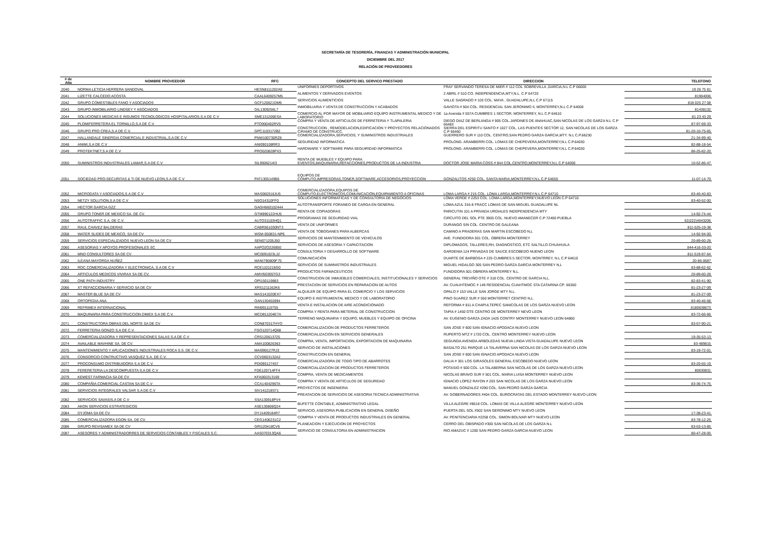SECRETARÍA DE TESORERÍA, FINANZAS Y ADMINISTRACIÓN MUNICIPAL
DICIEMBRE DEL 2017
RELACIÓN DE PROVEEDORES
| # de Alta | NOMBRE PROVEEDOR | RFC | CONCEPTO DEL SERVICO PRESTADO | DIRECCION | TELEFONO |
| --- | --- | --- | --- | --- | --- |
| 2040 | NORMA LETICIA HERRERA SANDOVAL | HESN8111202A0 | UNIFORMES DEPORTIVOS | FRAY SERVANDO TERESA DE MIER # 112 COL SOBREVILLA ,GARCIA,N.L C.P 66000 | 19 26 75 81 |
| 2041 | LIZETTE CALCEDO ACOSTA | CAAL6409257M5 | ALIMENTOS Y DERIVADOS EVENTOS | 2 ABRIL # 510 CO. INDEPENDENCIA,MTY,N.L. C.P 64720 | 81904006 |
| 2042 | GRUPO COMESTIBLES FANO Y ASOCIADOS | GCF120621DM9 | SERVICIOS ALIMENTICIOS | VALLE SAGRADO # 103 COL. MAYA , GUADALUPE,N.L C.P 67115 | 818 025 27 08 |
| 2043 | GRUPO INMOBILIARIO LINDSEY Y ASOCIADOS | GIL1309256L7 | INMOBILIARIA Y VENTA DE CONSTRUCCION Y ACABADOS | GAVIOTA # 504 COL. RESIDENCIAL SAN JERONIMO II, MONTERREY,N.L C.P 64008 | 81438132 |
| 2044 | SOLUCIONES MEDICAS E INSUMOS TECNOLOGICOS HOSPITALARIOS,S.A DE C.V | SME131206ESA | COMERCIO AL POR MAYOR DE MOBILIARIO EQUIPO INSTRUMENTAL MEDICO Y DE LABORATORIO | 1a Avenida # 557A CUMBRES 1 SECTOR, MONTERREY, N.L C.P 64610 | 81 23 43 29 |
| 2045 | PLOMIFERRETERA EL TORNILLO,S.A DE C.V | PTO900402RV5 | COMPRA Y VENTA DE ARTICULOS DE FERRETERIA Y TLAPALERIA | DIEGO DIAZ DE BERLANGA # 905 COL.JARDINES DE ANAHUAC,SAN NICOLAS DE LOS GARZA N.L C.P 66483 | 87-97-69-33 |
| 2046 | GRUPO PRO CREA,S.A DE C.V. | GPC1103172B2 | CONSTRUCCION , REMODELACION,EDIFICACION Y PROYECTOS RELACIONADOS C/RAMO DE CONSTRUCC. | SIERRA DEL ESPIRITU SANTO # 1027 COL. LAS PUENTES SECTOR 12, SAN NICOLAS DE LOS GARZA C.P 66460 | 81-20-10-75-65 |
| 2047 | HALLANDALE SINERGIA COMERCIAL E INDUSTRIAL,S.A DE C.V | PNW100730RZ8 | COMERCIALIZADORA,SERVICIOS, Y SUMINISTROS INDUSTRIALES | GUERRERO SUR # 110 COL. CENTRO,SAN PEDRO GARZA GARCIA,MTY. N.L C.P.66230 | 21-34-99-40 |
| 2048 | ANIMI,S.A DE C.V | ANI090108RR3 | SEGURIDAD INFORMATICA | PROLONG. ARAMBERRI COL. LOMAS DE CHEPEVERA,MONTERREY,N.L C.P.64030 | 82-88-18-54 |
| 2049 | PROTEKTNET,S.A DE C.V | PRO020828PX3 | HARDWARE Y SOFTWARE PARA SEGUIRIDAD INFORMATICA | PROLONG. ARAMBERRI COL. LOMAS DE CHEPEVERA,MONTERREY,N.L C.P.64030 | 86-25-82-20 |
| 2050 | SUMINISTROS INDUSTRIALES LAMAR,S.A DE C.V | SIL9006214I3 | RENTA DE MUEBLES Y EQUIPO PARA EVENTOS,MAQUINARIA,REFACCIONES,PRODUCTOS DE LA INDUSTRIA | DOCTOR JOSE MARIA COSS # 844 COL.CENTRO,MONTERREY,N.L C.P 64000 | 10-52-86-47 |
| 2051 | SOCIEDAD PRO-SECURITAS & TI DE NUEVO LEON,S.A DE C.V | PAT1305149B6 | EQUIPOS DE COMPUTO,IMPRESORAS,TONER,SOFTWARE,ACCESORIOS,PROYECCION | GONZALITOS #250 COL. SANTA MARIA,MONTERREY,N.L C.P 64650 | 11-07-14-79 |
| 2052 | MICRODATA Y ASOCIADOS,S.A DE C.V | MAS060316JU5 | COMERCIALIZADORA,EQUIPOS DE COMPUTO,ELECTRONICOS,COMUNICACIÓN,EQUIPAMIENTO A OFICINAS | LOMA LARGA # 215 COL. LOMA LARGA,MONTERREY,N.L C.P 64710 | 83-40-40-83 |
| 2053 | NETZY SOLUTION,S.A DE C.V | NSO14310FF0 | SOLUCIONES INFORMATICAS Y DE CONSULTORIA DE NEGOCIOS | LOMA VERDE # 2253 COL. LOMA LARGA,MONTERREY,NUEVO LEON C.P 64710 | 83-40-52-00 |
| 2054 | HECTOR GARCIA GZZ | GAGH660102444 | AUTOTRANSPORTE FORANEO DE CARGA EN GENERAL | LOMA AZUL 316-8 FRACC LOMAS DE SAN MIGUEL GUADALUPE NL | |
| 2055 | GRUPO TONER DE MEXICO SA. DE CV. | GTM990122HU5 | RENTA DE COPIADORAS | PARICUTIN 101 A PRIVADA URDIALES INDEPENDENCIA MTY | 14-92-74-44 |
| 2056 | AUTOTRAFFIC S.A. DE C.V. | AUTO31103HQ1 | PROGRAMAS DE SEGURIDAD VIAL | CIRCUITO DEL SOL PTE 3905 COL. NUEVO AMANECER C.P:72400 PUEBLA | 52(222)4043206 |
| 2057 | RAUL CHAVEZ BALDERAS | CABR561030NT3 | VENTA DE UNIFORMES | DURANGO S/N COL. CENTRO DE GALEANA | 811-525-19-38 |
| 2058 | WATER SLIDES DE MEXICO, SA DE CV | WSM-050831-NP6 | VENTA DE TOBOGANES PARA ALBERCAS | CAMINO A PRADERAS SAN MARTIN ESCOBEDO N,L | 14-92-94-00 |
| 2059 | SERVICIOS ESPECIALIZADOS NUEVO LEON SA DE CV | SEN071205J50 | SERVICIOS DE MANTENIMIENTO DE VEHICULOS | AVE. FUNDIDORA 501 COL. OBRERA MONTERREY | 20-89-60-28 |
| 2060 | ASESORIAS Y APOYOS PROFESIONALES SC | AAPO2O226850 | SERVICIOS DE ASESORIA Y CAPACITACION | DIPLOMADOS, TALLERES,RH, DIAGNOSTICO, ETC SALTILLO CHUAHUILA | 844-416-33-20 |
| 2061 | MND CONSULTORES SA DE CV | MC0091023LJ2 | CONSULTORIA Y DESARROLLO DE SOFTWARE | GARDENIA 124 PRIVADAS DE SAUCE ESCOBEDO NUENO LEON | 811-519-97-64 |
| 2062 | ILEANA MAYORGA NUÑEZ | MANI790809F75 | COMUNICACIÓN | DUARTE DE BARBOSA # 225 CUMBRES 5 SECTOR, MONTRREY, N.L C.P 64610 | 20-86-0687 |
| 2063 | ROC COMERCIALIZADORA Y ELECTRONICA, S.A DE C.V | RCE1101216G0 | SERVICIOS DE SUMINISTROS INDUSTRIALES | MIGUEL HIDALGO 305 SAN PEDRO GARZA GARCIA MONTERREY N,L | 83-88-62-62 |
| 2064 | ARTICULOS MEDICOS VIVIRAX SA DE CV. | AMVI50305TG3 | PRODUCTOS FARMACEUTICOS | FUNDIDORA 501 OBRERA MONTERREY N,L. | 20-89-60-28 |
| 2065 | ONE PATH INDUSTRY | OPI150119883 | CONSTRUCION DE INMUEBLES COMERCIALES, INSTITUCIONALES Y SERVICIOS | GENERAL TREVIÑO OTE # 318 COL. CENTRO DE GARCIA N,L. | 82-83-41-90 |
| 2066 | XT REFACCIONARIA Y SERVICIO SA DE CV | XRS1211162K6 | PRESTACION DE SERVICIOS EN REPARACION DE AUTOS | AV. CUAUHTEMOC # 149 RESIDENCIAL CUAHTMOC STA CATARINA CP: 66360 | 81-23-27-09 |
| 2067 | MASTER BLUE SA DE CV | MAS141020EX7 | ALQUILER DE EQUIPO PARA EL COMERCIO Y LOS SERVICIOS | OPALO # 153 VALLE SAN JORGE MTY N,L. | 81-23-27-09 |
| 2068 | ORTOPEDIA ANA | OAN130402894 | EQUIPO E INSTRUMENTAL MEDICO Y DE LABORATORIO | PINO SUAREZ SUR # 550 MONTERRET CENTRO N,L. | 83-40-46-68 |
| 2069 | REFRIMEX INTERNACIONAL | RIN991110755 | VENTA E INSTALACION DE AIRE ACONDICIONADO | REFORMA # 811 A CHAPULTEPEC SANICOLAS DE LOS GARZA NUEVO LEON | 8180638673 |
| 2070 | MAQUINARIA PARA CONSTRUCCION DIMEX S.A DE C.V. | MCD811204E7A | COMPRA Y RENTA PARA METERIAL DE CONSTRUCCION | TAPIA # 1450 OTE CENTRO DE MONTERREY NEVO LEON | 83-72-66-66 |
| 2071 | CONSTRUCTORA OBRAS DEL NORTE SA DE CV | CON870317HYO | TERRENO MAQUINARIA Y EQUIPO, MUEBLES Y EQUIPO DE OFICINA | AV. EUGENIO GARZA ZADA 1425 CONTRY MONTERREY NUEVO LEON 64860 | 83-57-90-21 |
| 2072 | FERRETERIA GONZO S.A DE C.V. | FGO120714Q68 | COMERCIALIZACION DE PRODUCTOS FERRETEROS | SAN JOSE # 600 SAN IGNACIO APODACA NUEVO LEON | |
| 2073 | COMERCIALIZADORA Y REPRESENTACIONES SALAS S.A DE C.V | CRS120613725 | COMERCIALIZACION EN SERVICIOS GENERALES | RUPERTO MTZ # 1720 COL. CENTRO MONTERREY NUEVO LEON | 19-35-53-13 |
| 2074 | AVAILABLE MAVHINE SA. DE CV. | AMA100826363 | COMPRA, VENTA, IMPORTACION, EXPORTACION DE MAQUINARIA | SEGUNDA AVENIDA ARBOLEDAS NUEVA LINDA VISTA GUADALUPE NUEVO LEON | 83-489815 |
| 2075 | MANTENIMIENTO Y APLICACIONES INDUSTRIALES ROCA S.S. DE C.V. | MAI090127RJ3 | SERVICIO DE INSTALACIONES | BASALTO 251 PARQUE LA TALAVERNA SAN NICOLAS DE LOS GARZA NUEVO LEON | 83-19-72-01 |
| 2076 | CONSORCIO CONTRUCTIVO VASQUEZ S.A. DE C.V. | CCV0603132A2 | CONSTRUCCION EN GENERAL | SAN JOSE # 600 SAN IGNACIO APODACA NUEVO LEON | |
| 2077 | PROCONSUMO DISTRIBUIDORA S.A DE C.V. | PDI090127457 | COMERCIALIZADORA DE TODO TIPO DE ABARROTES | DALIA # 301 LOS GIRASOLES GENERAL ESCOBEDO NUEVO LEON | 83-20-65-19 |
| 2078 | FERERETERIA LA DESCOMPUESTA S.A DE C.V | FDE120714FF4 | COMERCIALIZACION DE PRODUCTOS FERRETEROS | POTASIO # 500 COL. LA TALABERNA SAN NICOLAS DE LOS GARZA NUEVO LEON | 80630831 |
| 2079 | KEMEST FARMACIA SA DE CV | KFA060313169 | COMPRA, VENTA DE MEDICAMENTOS | NICOLAS BRAVO SUR # 501 COL. MARIA LUISA MONTERREY NUEVO LEON | |
| 2080 | COMPAÑIA COMERCIAL CASTAN SA DE C.V | CCA1404296TA | COMPRA Y VENTA DE ARTICULOS DE SEGURIDAD | IGNACIO LOPEZ RAYON # 203 SAN NICOLAS DE LOS GARZA NUEVO LEON | 83-36-74-75 |
| 2081 | SERVICIOS INTEGRALES VALSAR S.A DE C.V | SIV141218S71 | PROYECTOS DE INGENIERIA | MANUEL GONZALEZ #290 COL. SAN PEDRO GARZA GARCIA | |
| 2082 | SERVICIOS SAVASIS.A DE C.V | SSA130918PV4 | PREATACION DE SERVICIOS DE ASESORIA TECNICA ADMINISTRATIVA | AV. GOBERNADORES #404 COL. BUROCRATAS DEL ESTADO MONTERREY NUEVO LEON | |
| 2083 | AKON SERVICIOS ESTRATEGICOS | ASE130806Q24 | BUFETTE CONTABLE, ADMINISTRATIVO LEGAL | VILLA ALEGRE #8618 COL. LOMAS DE VILLA ALEGRE MONTERREY NUEVO LEON | |
| 2084 | DYJOMA SA DE CV | DYJ1409184R7 | SERVICIO, ASESORIA PUBLICACION EN GENERAL DISEÑO | PUERTA DEL SOL #502 SAN GERONIMO MTY NUEVO LEON | 17-38-23-41 |
| 2085 | COMERCIALIZADORA EGON SA. DE CV. | CEG1406231C2 | COMPRA Y VENTA DE PRODUCTOS INDUSTRIALES EN GENERAL | AV. PENITENCIARIA #2258 COL. SIMON BOLIVAR MTY NUEVO LEON | 83-78-12-25 |
| 2086 | GRUPO REVISAMEX SA DE CV | GRI120418CV6 | PLANEACION Y EJECUCION DE PROYECTOS | CERRO DEL OBISPADO #300 SAN NICOLAS DE LOS GARZA N.L | 83-53-13-85 |
| 2087 | ASESORES Y ADMINISTRADORRES DE SERVICIOS CONTABLES Y FISCALES S.C. | AAS070313QA6 | SERVICIO DE CONSULTORIA EN ADMINISTRACION | RIO AMAZUC # 1200 SAN PEDRO GARZA GARCIA NUEVO LEON | 80-47-28-05 |